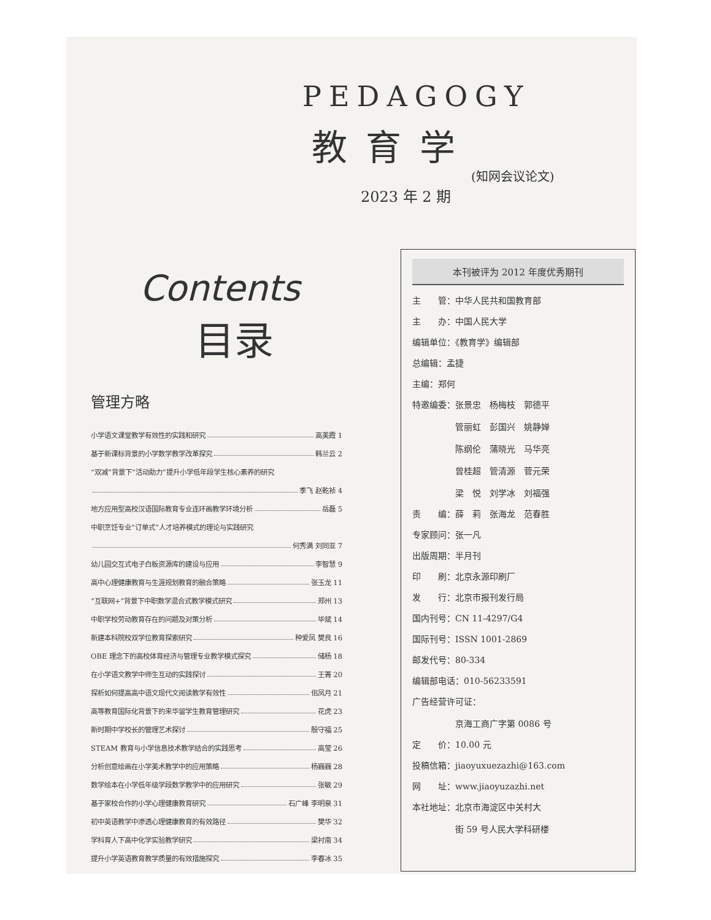PEDAGOGY
教育学
(知网会议论文)
2023 年 2 期
Contents
目录
管理方略
小学语文课堂教学有效性的实践和研究 高美霞 1
基于新课标背景的小学数学教学改革探究 韩兰云 2
“双减”背景下“活动助力”提升小学低年段学生核心素养的研究
季飞 赵乾祯 4
地方应用型高校汉语国际教育专业连环画教学环境分析 岳磊 5
中职烹饪专业“订单式”人才培养模式的理论与实践研究
何秀满 刘同亚 7
幼儿园交互式电子白板资源库的建设与应用 李智慧 9
高中心理健康教育与生涯规划教育的融合策略 张玉龙 11
“互联网+”背景下中职数学混合式教学模式研究 郑州 13
中职学校劳动教育存在的问题及对策分析 毕斌 14
新建本科院校双学位教育探索研究 种爱凤 樊良 16
OBE 理念下的高校体育经济与管理专业教学模式探究 储杨 18
在小学语文教学中师生互动的实践探讨 王菁 20
探析如何提高高中语文现代文阅读教学有效性 佀凤月 21
高等教育国际化背景下的来华留学生教育管理研究 花虎 23
新时期中学校长的管理艺术探讨 殷守福 25
STEAM 教育与小学信息技术教学结合的实践思考 高莹 26
分析创意绘画在小学美术教学中的应用策略 杨巍巍 28
数学绘本在小学低年级学段数学教学中的应用研究 张敏 29
基于家校合作的小学心理健康教育研究 石广峰 李明泉 31
初中英语教学中渗透心理健康教育的有效路径 樊华 32
学科育人下高中化学实验教学研究 梁衬南 34
提升小学英语教育教学质量的有效措施探究 李春冰 35
本刊被评为 2012 年度优秀期刊
主　　管：中华人民共和国教育部
主　　办：中国人民大学
编辑单位：《教育学》编辑部
总编辑：孟捷
主编：郑何
特邀编委：张景忠　杨梅枝　郭德平
　　　　　管丽虹　彭国兴　姚静婵
　　　　　陈纲伦　蒲晓光　马华亮
　　　　　曾桂超　管清源　菅元荣
　　　　　梁　悦　刘学冰　刘福强
责　　编：薛　莉　张海龙　范春胜
专家顾问：张一凡
出版周期：半月刊
印　　刷：北京永源印刷厂
发　　行：北京市报刊发行局
国内刊号：CN 11-4297/G4
国际刊号：ISSN 1001-2869
邮发代号：80-334
编辑部电话：010-56233591
广告经营许可证：
　　　　　京海工商广字第 0086 号
定　　价：10.00 元
投稿信箱：jiaoyuxuezazhi@163.com
网　　址：www.jiaoyuzazhi.net
本社地址：北京市海淀区中关村大
　　　　　街 59 号人民大学科研楼